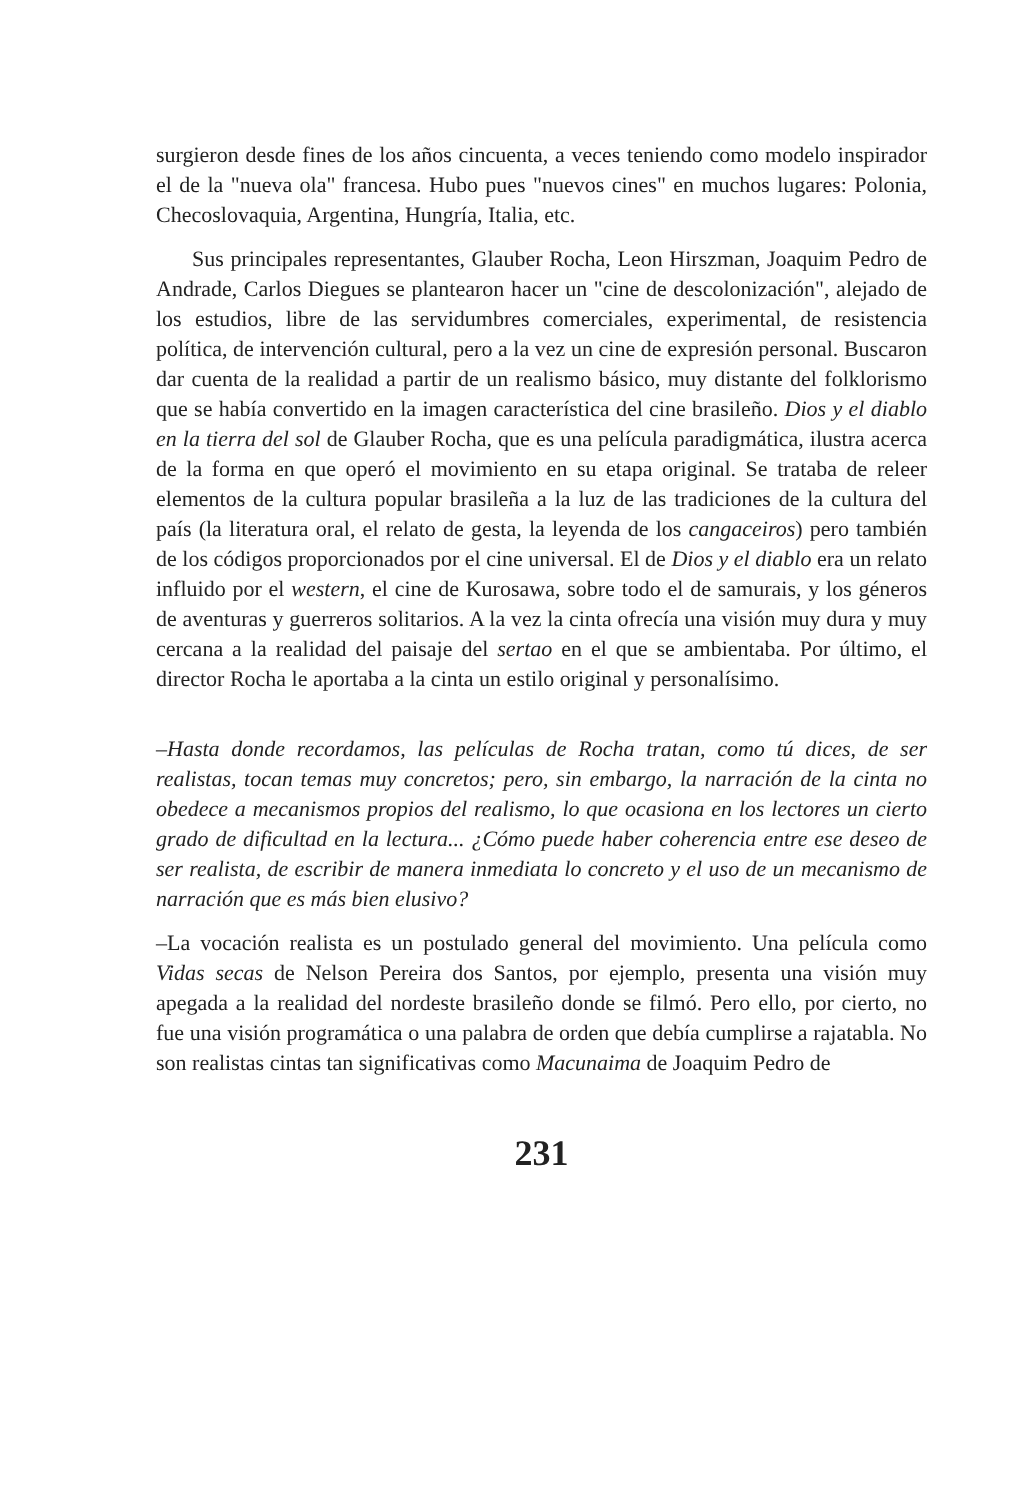surgieron desde fines de los años cincuenta, a veces teniendo como modelo inspirador el de la "nueva ola" francesa. Hubo pues "nuevos cines" en muchos lugares: Polonia, Checoslovaquia, Argentina, Hungría, Italia, etc.
Sus principales representantes, Glauber Rocha, Leon Hirszman, Joaquim Pedro de Andrade, Carlos Diegues se plantearon hacer un "cine de descolonización", alejado de los estudios, libre de las servidumbres comerciales, experimental, de resistencia política, de intervención cultural, pero a la vez un cine de expresión personal. Buscaron dar cuenta de la realidad a partir de un realismo básico, muy distante del folklorismo que se había convertido en la imagen característica del cine brasileño. Dios y el diablo en la tierra del sol de Glauber Rocha, que es una película paradigmática, ilustra acerca de la forma en que operó el movimiento en su etapa original. Se trataba de releer elementos de la cultura popular brasileña a la luz de las tradiciones de la cultura del país (la literatura oral, el relato de gesta, la leyenda de los cangaceiros) pero también de los códigos proporcionados por el cine universal. El de Dios y el diablo era un relato influido por el western, el cine de Kurosawa, sobre todo el de samurais, y los géneros de aventuras y guerreros solitarios. A la vez la cinta ofrecía una visión muy dura y muy cercana a la realidad del paisaje del sertao en el que se ambientaba. Por último, el director Rocha le aportaba a la cinta un estilo original y personalísimo.
–Hasta donde recordamos, las películas de Rocha tratan, como tú dices, de ser realistas, tocan temas muy concretos; pero, sin embargo, la narración de la cinta no obedece a mecanismos propios del realismo, lo que ocasiona en los lectores un cierto grado de dificultad en la lectura... ¿Cómo puede haber coherencia entre ese deseo de ser realista, de escribir de manera inmediata lo concreto y el uso de un mecanismo de narración que es más bien elusivo?
–La vocación realista es un postulado general del movimiento. Una película como Vidas secas de Nelson Pereira dos Santos, por ejemplo, presenta una visión muy apegada a la realidad del nordeste brasileño donde se filmó. Pero ello, por cierto, no fue una visión programática o una palabra de orden que debía cumplirse a rajatabla. No son realistas cintas tan significativas como Macunaima de Joaquim Pedro de
231